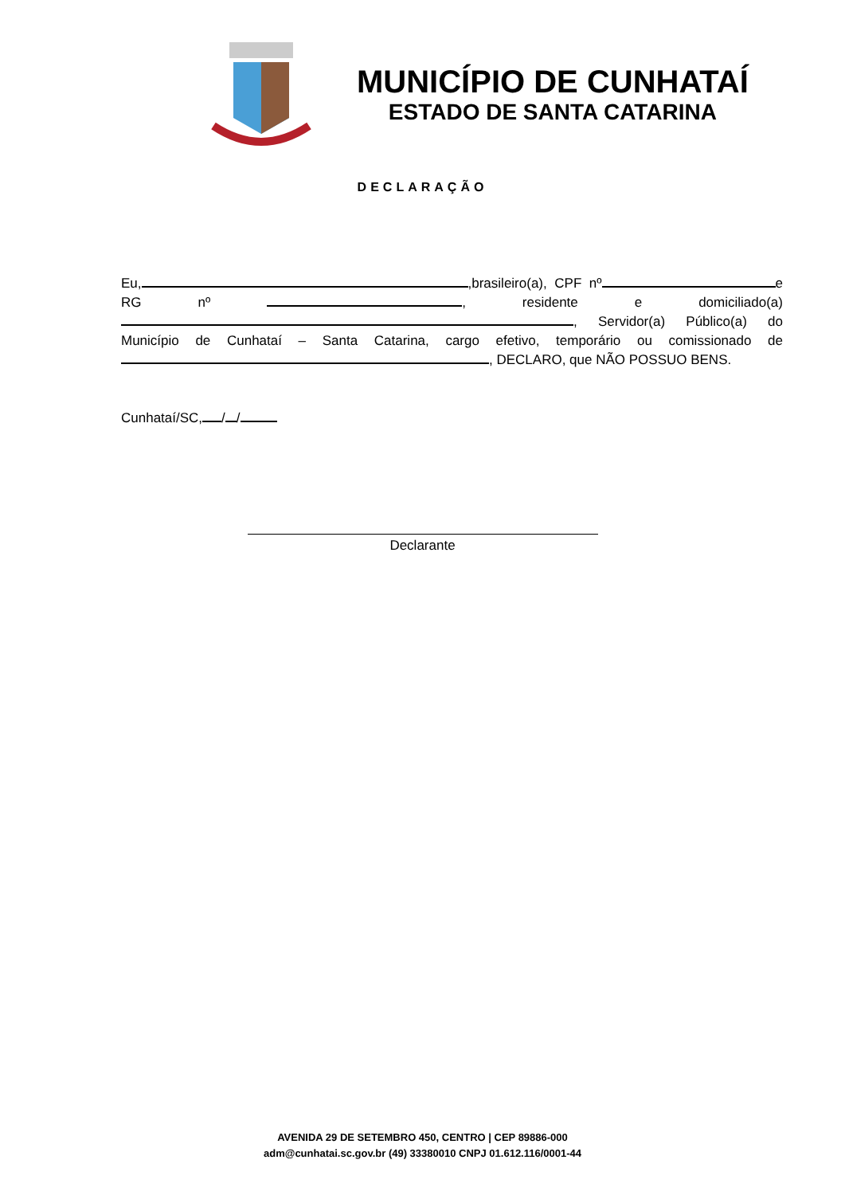MUNICÍPIO DE CUNHATAÍ
ESTADO DE SANTA CATARINA
DECLARAÇÃO
Eu, ,brasileiro(a), CPF nº e RG nº , residente e domiciliado(a) , Servidor(a) Público(a) do Município de Cunhataí – Santa Catarina, cargo efetivo, temporário ou comissionado de , DECLARO, que NÃO POSSUO BENS.
Cunhataí/SC, / /
Declarante
AVENIDA 29 DE SETEMBRO 450, CENTRO | CEP 89886-000
adm@cunhatai.sc.gov.br (49) 33380010 CNPJ 01.612.116/0001-44